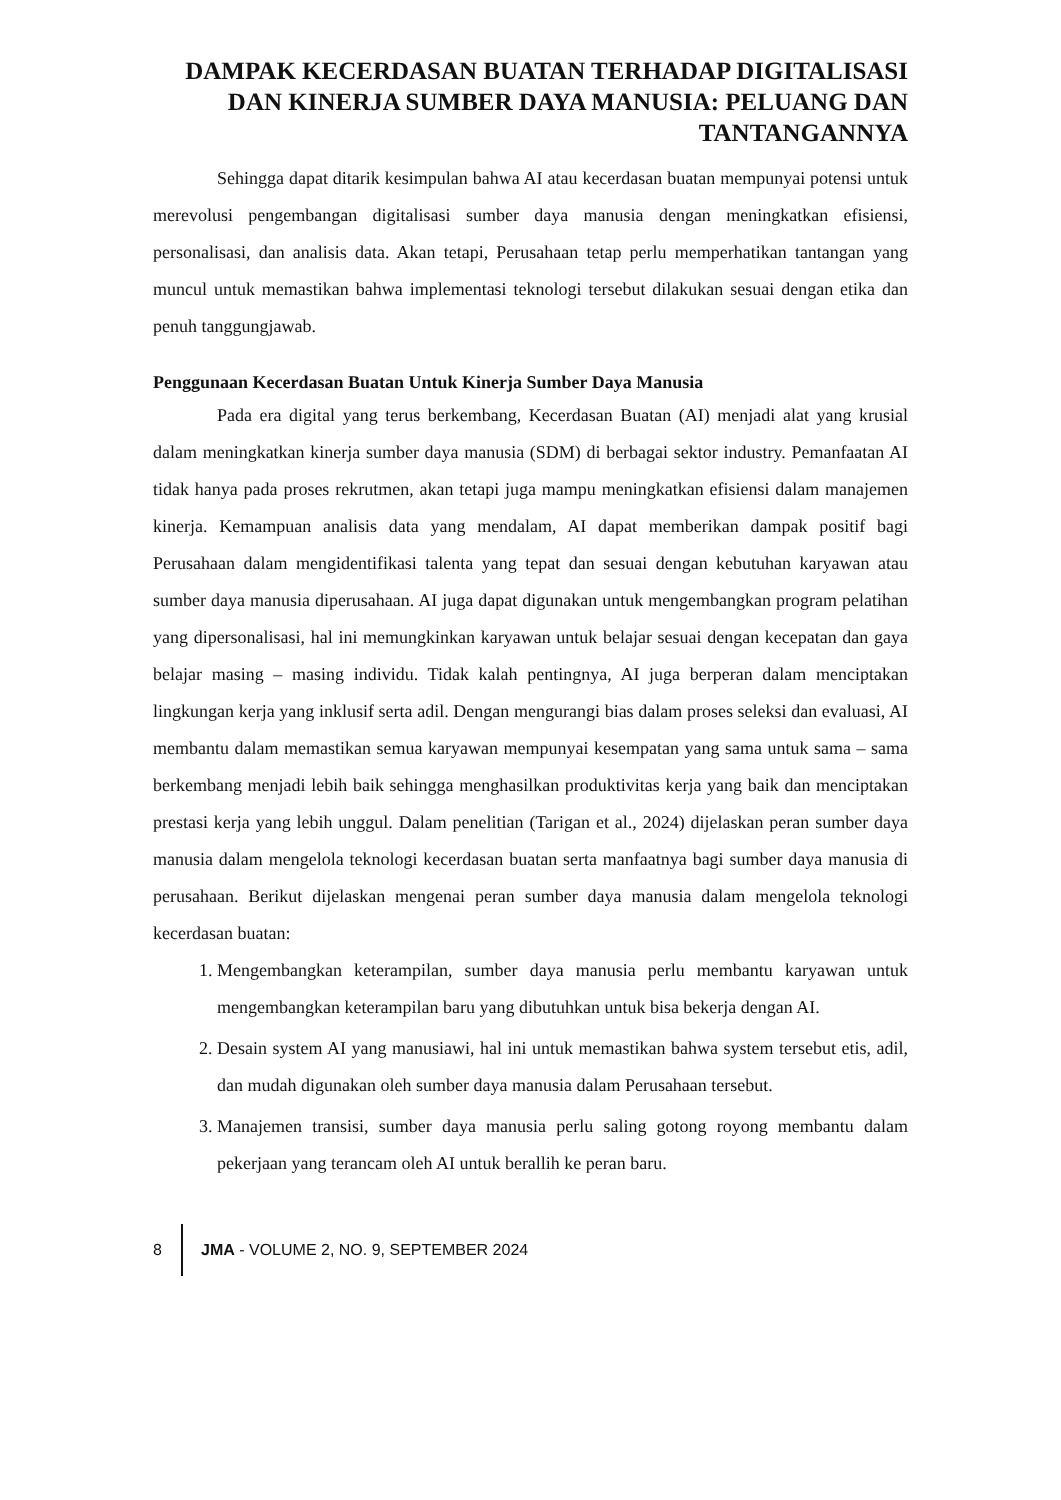DAMPAK KECERDASAN BUATAN TERHADAP DIGITALISASI DAN KINERJA SUMBER DAYA MANUSIA: PELUANG DAN TANTANGANNYA
Sehingga dapat ditarik kesimpulan bahwa AI atau kecerdasan buatan mempunyai potensi untuk merevolusi pengembangan digitalisasi sumber daya manusia dengan meningkatkan efisiensi, personalisasi, dan analisis data. Akan tetapi, Perusahaan tetap perlu memperhatikan tantangan yang muncul untuk memastikan bahwa implementasi teknologi tersebut dilakukan sesuai dengan etika dan penuh tanggungjawab.
Penggunaan Kecerdasan Buatan Untuk Kinerja Sumber Daya Manusia
Pada era digital yang terus berkembang, Kecerdasan Buatan (AI) menjadi alat yang krusial dalam meningkatkan kinerja sumber daya manusia (SDM) di berbagai sektor industry. Pemanfaatan AI tidak hanya pada proses rekrutmen, akan tetapi juga mampu meningkatkan efisiensi dalam manajemen kinerja. Kemampuan analisis data yang mendalam, AI dapat memberikan dampak positif bagi Perusahaan dalam mengidentifikasi talenta yang tepat dan sesuai dengan kebutuhan karyawan atau sumber daya manusia diperusahaan. AI juga dapat digunakan untuk mengembangkan program pelatihan yang dipersonalisasi, hal ini memungkinkan karyawan untuk belajar sesuai dengan kecepatan dan gaya belajar masing – masing individu. Tidak kalah pentingnya, AI juga berperan dalam menciptakan lingkungan kerja yang inklusif serta adil. Dengan mengurangi bias dalam proses seleksi dan evaluasi, AI membantu dalam memastikan semua karyawan mempunyai kesempatan yang sama untuk sama – sama berkembang menjadi lebih baik sehingga menghasilkan produktivitas kerja yang baik dan menciptakan prestasi kerja yang lebih unggul. Dalam penelitian (Tarigan et al., 2024) dijelaskan peran sumber daya manusia dalam mengelola teknologi kecerdasan buatan serta manfaatnya bagi sumber daya manusia di perusahaan. Berikut dijelaskan mengenai peran sumber daya manusia dalam mengelola teknologi kecerdasan buatan:
1. Mengembangkan keterampilan, sumber daya manusia perlu membantu karyawan untuk mengembangkan keterampilan baru yang dibutuhkan untuk bisa bekerja dengan AI.
2. Desain system AI yang manusiawi, hal ini untuk memastikan bahwa system tersebut etis, adil, dan mudah digunakan oleh sumber daya manusia dalam Perusahaan tersebut.
3. Manajemen transisi, sumber daya manusia perlu saling gotong royong membantu dalam pekerjaan yang terancam oleh AI untuk berallih ke peran baru.
8 JMA - VOLUME 2, NO. 9, SEPTEMBER 2024